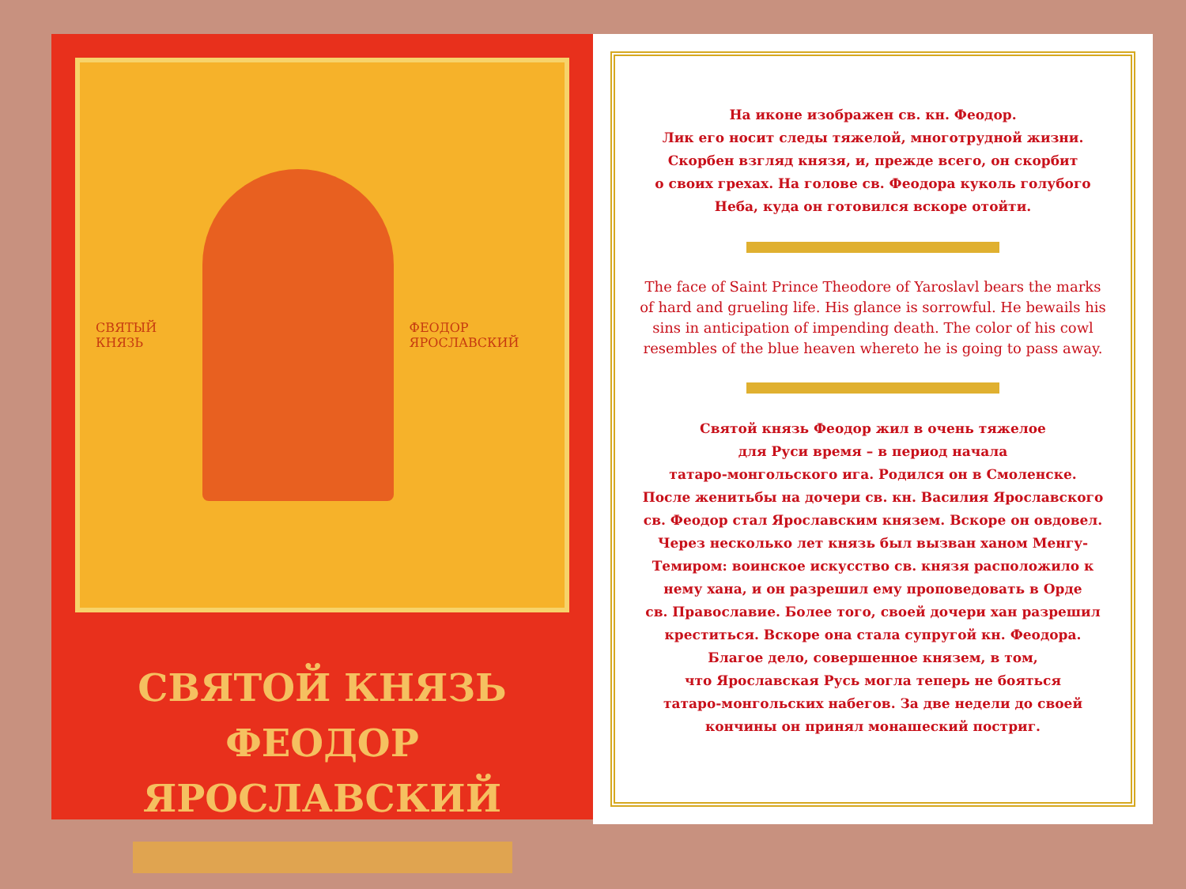СВЯТЫЙ КНЯЗЬ ФЕОДОР ЯРОСЛАВСКИЙ
СВЯТОЙ КНЯЗЬ
ФЕОДОР ЯРОСЛАВСКИЙ
На иконе изображен св. кн. Феодор.
Лик его носит следы тяжелой, многотрудной жизни.
Скорбен взгляд князя, и, прежде всего, он скорбит
о своих грехах. На голове св. Феодора куколь голубого
Неба, куда он готовился вскоре отойти.
The face of Saint Prince Theodore of Yaroslavl bears the marks of hard and grueling life. His glance is sorrowful. He bewails his sins in anticipation of impending death. The color of his cowl resembles of the blue heaven whereto he is going to pass away.
Святой князь Феодор жил в очень тяжелое
для Руси время – в период начала
татаро-монгольского ига. Родился он в Смоленске.
После женитьбы на дочери св. кн. Василия Ярославского
св. Феодор стал Ярославским князем. Вскоре он овдовел.
Через несколько лет князь был вызван ханом Менгу-
Темиром: воинское искусство св. князя расположило к
нему хана, и он разрешил ему проповедовать в Орде
св. Православие. Более того, своей дочери хан разрешил
креститься. Вскоре она стала супругой кн. Феодора.
Благое дело, совершенное князем, в том,
что Ярославская Русь могла теперь не бояться
татаро-монгольских набегов. За две недели до своей
кончины он принял монашеский постриг.